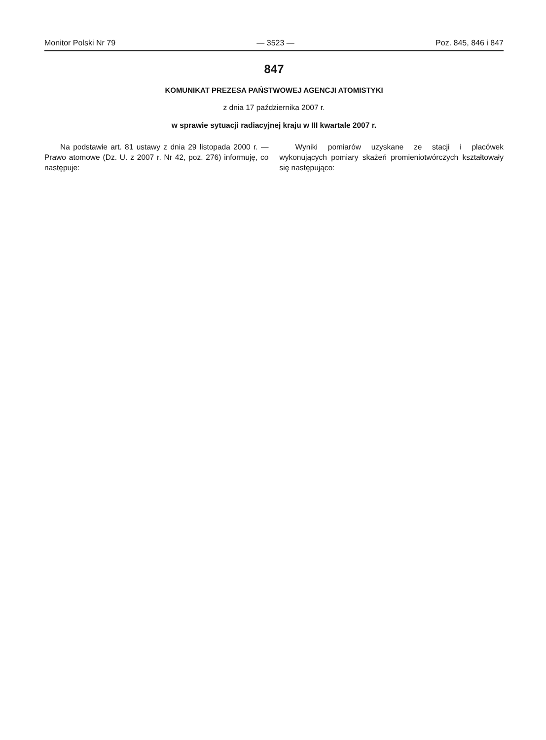Monitor Polski Nr 79 — 3523 — Poz. 845, 846 i 847
847
KOMUNIKAT PREZESA PAŃSTWOWEJ AGENCJI ATOMISTYKI
z dnia 17 października 2007 r.
w sprawie sytuacji radiacyjnej kraju w III kwartale 2007 r.
Na podstawie art. 81 ustawy z dnia 29 listopada 2000 r. — Prawo atomowe (Dz. U. z 2007 r. Nr 42, poz. 276) informuję, co następuje:
Wyniki pomiarów uzyskane ze stacji i placówek wykonujących pomiary skażeń promieniotwórczych kształtowały się następująco: